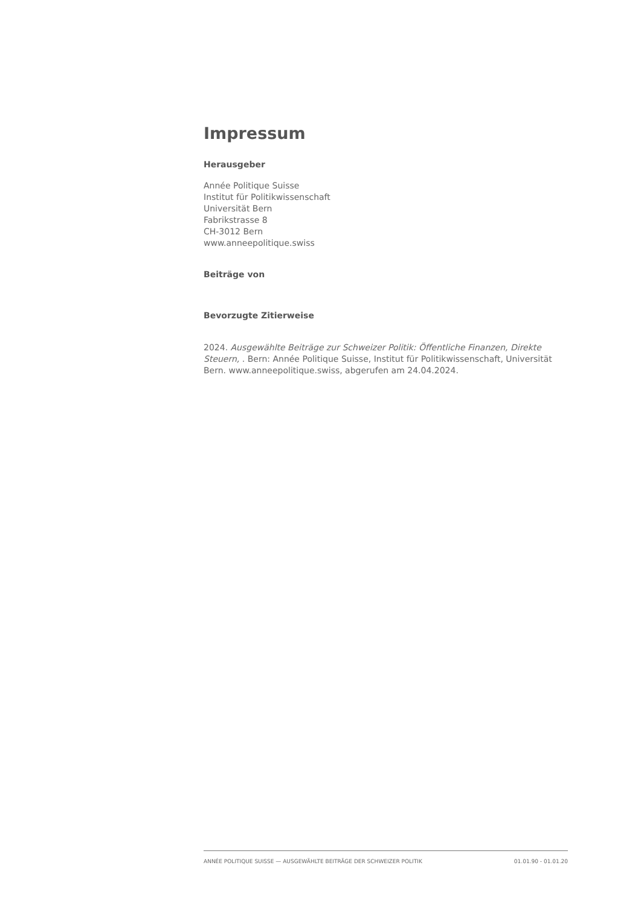Impressum
Herausgeber
Année Politique Suisse
Institut für Politikwissenschaft
Universität Bern
Fabrikstrasse 8
CH-3012 Bern
www.anneepolitique.swiss
Beiträge von
Bevorzugte Zitierweise
2024. Ausgewählte Beiträge zur Schweizer Politik: Öffentliche Finanzen, Direkte Steuern, . Bern: Année Politique Suisse, Institut für Politikwissenschaft, Universität Bern. www.anneepolitique.swiss, abgerufen am 24.04.2024.
ANNÉE POLITIQUE SUISSE — AUSGEWÄHLTE BEITRÄGE DER SCHWEIZER POLITIK 01.01.90 - 01.01.20